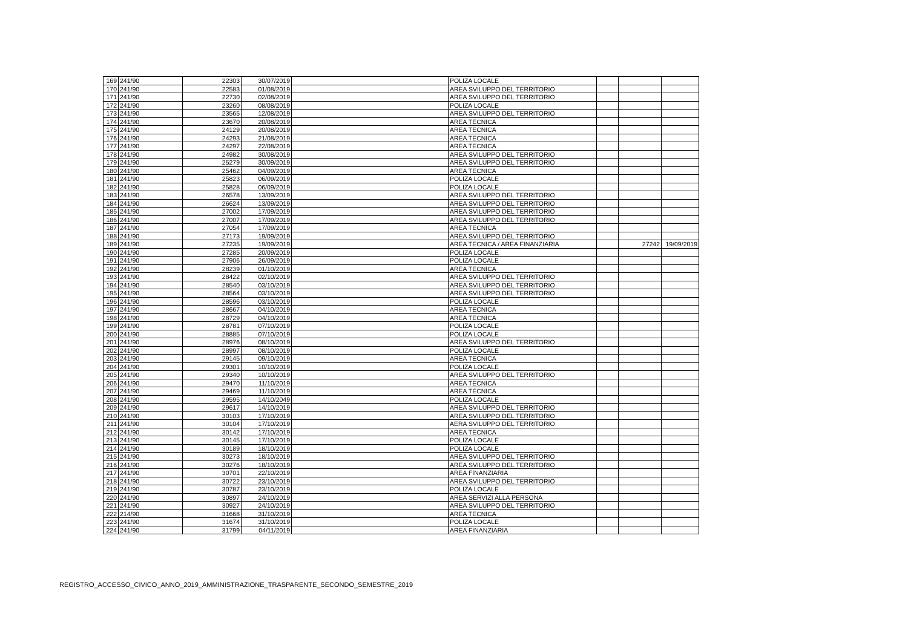| 169 | 241/90 | 22303 | 30/07/2019 | | POLIZA LOCALE | | | |
| 170 | 241/90 | 22583 | 01/08/2019 | | AREA SVILUPPO DEL TERRITORIO | | | |
| 171 | 241/90 | 22730 | 02/08/2019 | | AREA SVILUPPO DEL TERRITORIO | | | |
| 172 | 241/90 | 23260 | 08/08/2019 | | POLIZA LOCALE | | | |
| 173 | 241/90 | 23565 | 12/08/2019 | | AREA SVILUPPO DEL TERRITORIO | | | |
| 174 | 241/90 | 23670 | 20/08/2019 | | AREA TECNICA | | | |
| 175 | 241/90 | 24129 | 20/08/2019 | | AREA TECNICA | | | |
| 176 | 241/90 | 24293 | 21/08/2019 | | AREA TECNICA | | | |
| 177 | 241/90 | 24297 | 22/08/2019 | | AREA TECNICA | | | |
| 178 | 241/90 | 24982 | 30/08/2019 | | AREA SVILUPPO DEL TERRITORIO | | | |
| 179 | 241/90 | 25279 | 30/09/2019 | | AREA SVILUPPO DEL TERRITORIO | | | |
| 180 | 241/90 | 25462 | 04/09/2019 | | AREA TECNICA | | | |
| 181 | 241/90 | 25823 | 06/09/2019 | | POLIZA LOCALE | | | |
| 182 | 241/90 | 25828 | 06/09/2019 | | POLIZA LOCALE | | | |
| 183 | 241/90 | 26578 | 13/09/2019 | | AREA SVILUPPO DEL TERRITORIO | | | |
| 184 | 241/90 | 26624 | 13/09/2019 | | AREA SVILUPPO DEL TERRITORIO | | | |
| 185 | 241/90 | 27002 | 17/09/2019 | | AREA SVILUPPO DEL TERRITORIO | | | |
| 186 | 241/90 | 27007 | 17/09/2019 | | AREA SVILUPPO DEL TERRITORIO | | | |
| 187 | 241/90 | 27054 | 17/09/2019 | | AREA TECNICA | | | |
| 188 | 241/90 | 27173 | 19/09/2019 | | AREA SVILUPPO DEL TERRITORIO | | | |
| 189 | 241/90 | 27235 | 19/09/2019 | | AREA TECNICA / AREA FINANZIARIA | | 27242 | 19/09/2019 |
| 190 | 241/90 | 27285 | 20/09/2019 | | POLIZA LOCALE | | | |
| 191 | 241/90 | 27906 | 26/09/2019 | | POLIZA LOCALE | | | |
| 192 | 241/90 | 28239 | 01/10/2019 | | AREA TECNICA | | | |
| 193 | 241/90 | 28422 | 02/10/2019 | | AREA SVILUPPO DEL TERRITORIO | | | |
| 194 | 241/90 | 28540 | 03/10/2019 | | AREA SVILUPPO DEL TERRITORIO | | | |
| 195 | 241/90 | 28564 | 03/10/2019 | | AREA SVILUPPO DEL TERRITORIO | | | |
| 196 | 241/90 | 28596 | 03/10/2019 | | POLIZA LOCALE | | | |
| 197 | 241/90 | 28667 | 04/10/2019 | | AREA TECNICA | | | |
| 198 | 241/90 | 28729 | 04/10/2019 | | AREA TECNICA | | | |
| 199 | 241/90 | 28781 | 07/10/2019 | | POLIZA LOCALE | | | |
| 200 | 241/90 | 28885 | 07/10/2019 | | POLIZA LOCALE | | | |
| 201 | 241/90 | 28976 | 08/10/2019 | | AREA SVILUPPO DEL TERRITORIO | | | |
| 202 | 241/90 | 28997 | 08/10/2019 | | POLIZA LOCALE | | | |
| 203 | 241/90 | 29145 | 09/10/2019 | | AREA TECNICA | | | |
| 204 | 241/90 | 29301 | 10/10/2019 | | POLIZA LOCALE | | | |
| 205 | 241/90 | 29340 | 10/10/2019 | | AREA SVILUPPO DEL TERRITORIO | | | |
| 206 | 241/90 | 29470 | 11/10/2019 | | AREA TECNICA | | | |
| 207 | 241/90 | 29469 | 11/10/2019 | | AREA TECNICA | | | |
| 208 | 241/90 | 29595 | 14/10/2049 | | POLIZA LOCALE | | | |
| 209 | 241/90 | 29617 | 14/10/2019 | | AREA SVILUPPO DEL TERRITORIO | | | |
| 210 | 241/90 | 30103 | 17/10/2019 | | AREA SVILUPPO DEL TERRITORIO | | | |
| 211 | 241/90 | 30104 | 17/10/2019 | | AERA SVILUPPO DEL TERRITORIO | | | |
| 212 | 241/90 | 30142 | 17/10/2019 | | AREA TECNICA | | | |
| 213 | 241/90 | 30145 | 17/10/2019 | | POLIZA LOCALE | | | |
| 214 | 241/90 | 30189 | 18/10/2019 | | POLIZA LOCALE | | | |
| 215 | 241/90 | 30273 | 18/10/2019 | | AREA SVILUPPO DEL TERRITORIO | | | |
| 216 | 241/90 | 30276 | 18/10/2019 | | AREA SVILUPPO DEL TERRITORIO | | | |
| 217 | 241/90 | 30701 | 22/10/2019 | | AREA FINANZIARIA | | | |
| 218 | 241/90 | 30722 | 23/10/2019 | | AREA SVILUPPO DEL TERRITORIO | | | |
| 219 | 241/90 | 30787 | 23/10/2019 | | POLIZA LOCALE | | | |
| 220 | 241/90 | 30897 | 24/10/2019 | | AREA SERVIZI ALLA PERSONA | | | |
| 221 | 241/90 | 30927 | 24/10/2019 | | AREA SVILUPPO DEL TERRITORIO | | | |
| 222 | 214/90 | 31668 | 31/10/2019 | | AREA TECNICA | | | |
| 223 | 241/90 | 31674 | 31/10/2019 | | POLIZA LOCALE | | | |
| 224 | 241/90 | 31799 | 04/11/2019 | | AREA FINANZIARIA | | | |
REGISTRO_ACCESSO_CIVICO_ANNO_2019_AMMINISTRAZIONE_TRASPARENTE_SECONDO_SEMESTRE_2019